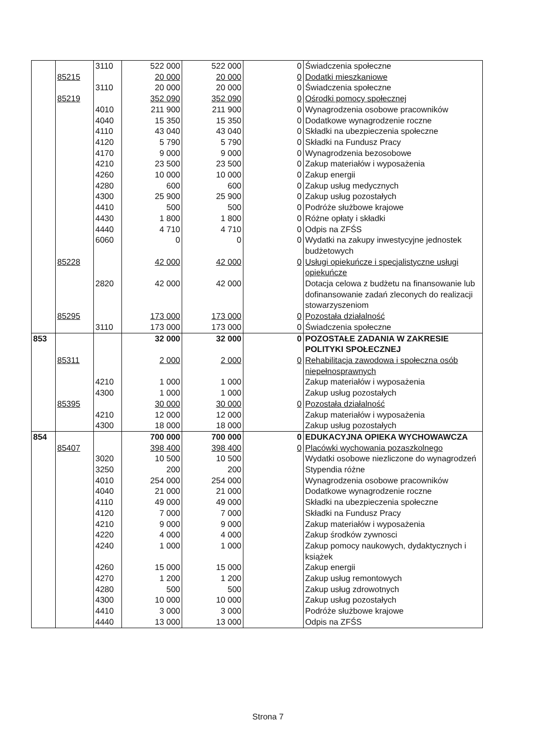| | | 3110 | 522 000 | 522 000 | 0 | Świadczenia społeczne |
| | 85215 | | 20 000 | 20 000 | 0 | Dodatki mieszkaniowe |
| | | 3110 | 20 000 | 20 000 | 0 | Świadczenia społeczne |
| | 85219 | | 352 090 | 352 090 | 0 | Ośrodki pomocy społecznej |
| | | 4010 | 211 900 | 211 900 | 0 | Wynagrodzenia osobowe pracowników |
| | | 4040 | 15 350 | 15 350 | 0 | Dodatkowe wynagrodzenie roczne |
| | | 4110 | 43 040 | 43 040 | 0 | Składki na ubezpieczenia społeczne |
| | | 4120 | 5 790 | 5 790 | 0 | Składki na Fundusz Pracy |
| | | 4170 | 9 000 | 9 000 | 0 | Wynagrodzenia bezosobowe |
| | | 4210 | 23 500 | 23 500 | 0 | Zakup materiałów i wyposażenia |
| | | 4260 | 10 000 | 10 000 | 0 | Zakup energii |
| | | 4280 | 600 | 600 | 0 | Zakup usług medycznych |
| | | 4300 | 25 900 | 25 900 | 0 | Zakup usług pozostałych |
| | | 4410 | 500 | 500 | 0 | Podróże służbowe krajowe |
| | | 4430 | 1 800 | 1 800 | 0 | Różne opłaty i składki |
| | | 4440 | 4 710 | 4 710 | 0 | Odpis na ZFŚS |
| | | 6060 | 0 | 0 | 0 | Wydatki na zakupy inwestycyjne jednostek budżetowych |
| | 85228 | | 42 000 | 42 000 | 0 | Usługi opiekuńcze i specjalistyczne usługi opiekuńcze |
| | | 2820 | 42 000 | 42 000 | | Dotacja celowa z budżetu na finansowanie lub dofinansowanie zadań zleconych do realizacji stowarzyszeniom |
| | 85295 | | 173 000 | 173 000 | 0 | Pozostała działalność |
| | | 3110 | 173 000 | 173 000 | 0 | Świadczenia społeczne |
| 853 | | | 32 000 | 32 000 | 0 | POZOSTAŁE ZADANIA W ZAKRESIE POLITYKI SPOŁECZNEJ |
| | 85311 | | 2 000 | 2 000 | 0 | Rehabilitacja zawodowa i społeczna osób niepełnosprawnych |
| | | 4210 | 1 000 | 1 000 | | Zakup materiałów i wyposażenia |
| | | 4300 | 1 000 | 1 000 | | Zakup usług pozostałych |
| | 85395 | | 30 000 | 30 000 | 0 | Pozostała działalność |
| | | 4210 | 12 000 | 12 000 | | Zakup materiałów i wyposażenia |
| | | 4300 | 18 000 | 18 000 | | Zakup usług pozostałych |
| 854 | | | 700 000 | 700 000 | 0 | EDUKACYJNA OPIEKA WYCHOWAWCZA |
| | 85407 | | 398 400 | 398 400 | 0 | Placówki wychowania pozaszkolnego |
| | | 3020 | 10 500 | 10 500 | | Wydatki osobowe niezliczone do wynagrodzeń |
| | | 3250 | 200 | 200 | | Stypendia różne |
| | | 4010 | 254 000 | 254 000 | | Wynagrodzenia osobowe pracowników |
| | | 4040 | 21 000 | 21 000 | | Dodatkowe wynagrodzenie roczne |
| | | 4110 | 49 000 | 49 000 | | Składki na ubezpieczenia społeczne |
| | | 4120 | 7 000 | 7 000 | | Składki na Fundusz Pracy |
| | | 4210 | 9 000 | 9 000 | | Zakup materiałów i wyposażenia |
| | | 4220 | 4 000 | 4 000 | | Zakup środków zywnosci |
| | | 4240 | 1 000 | 1 000 | | Zakup pomocy naukowych, dydaktycznych i książek |
| | | 4260 | 15 000 | 15 000 | | Zakup energii |
| | | 4270 | 1 200 | 1 200 | | Zakup usług remontowych |
| | | 4280 | 500 | 500 | | Zakup usług zdrowotnych |
| | | 4300 | 10 000 | 10 000 | | Zakup usług pozostałych |
| | | 4410 | 3 000 | 3 000 | | Podróże służbowe krajowe |
| | | 4440 | 13 000 | 13 000 | | Odpis na ZFŚS |
Strona 7